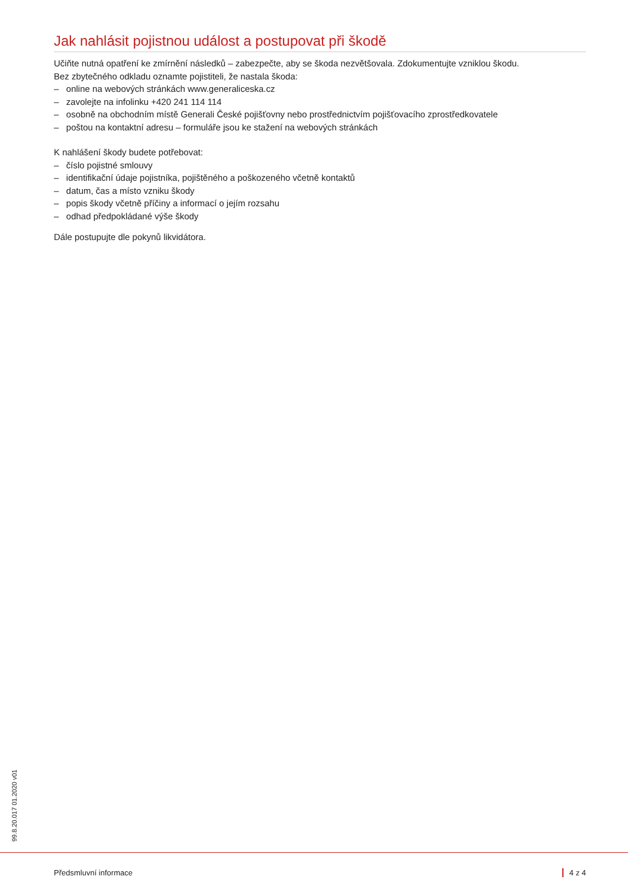Jak nahlásit pojistnou událost a postupovat při škodě
Učiňte nutná opatření ke zmírnění následků – zabezpečte, aby se škoda nezvětšovala. Zdokumentujte vzniklou škodu.
Bez zbytečného odkladu oznamte pojistiteli, že nastala škoda:
– online na webových stránkách www.generaliceska.cz
– zavolejte na infolinku +420 241 114 114
– osobně na obchodním místě Generali České pojišťovny nebo prostřednictvím pojišťovacího zprostředkovatele
– poštou na kontaktní adresu – formuláře jsou ke stažení na webových stránkách
K nahlášení škody budete potřebovat:
– číslo pojistné smlouvy
– identifikační údaje pojistníka, pojištěného a poškozeného včetně kontaktů
– datum, čas a místo vzniku škody
– popis škody včetně příčiny a informací o jejím rozsahu
– odhad předpokládané výše škody
Dále postupujte dle pokynů likvidátora.
99.8.20.017 01.2020 v01
Předsmluvní informace 4 z 4